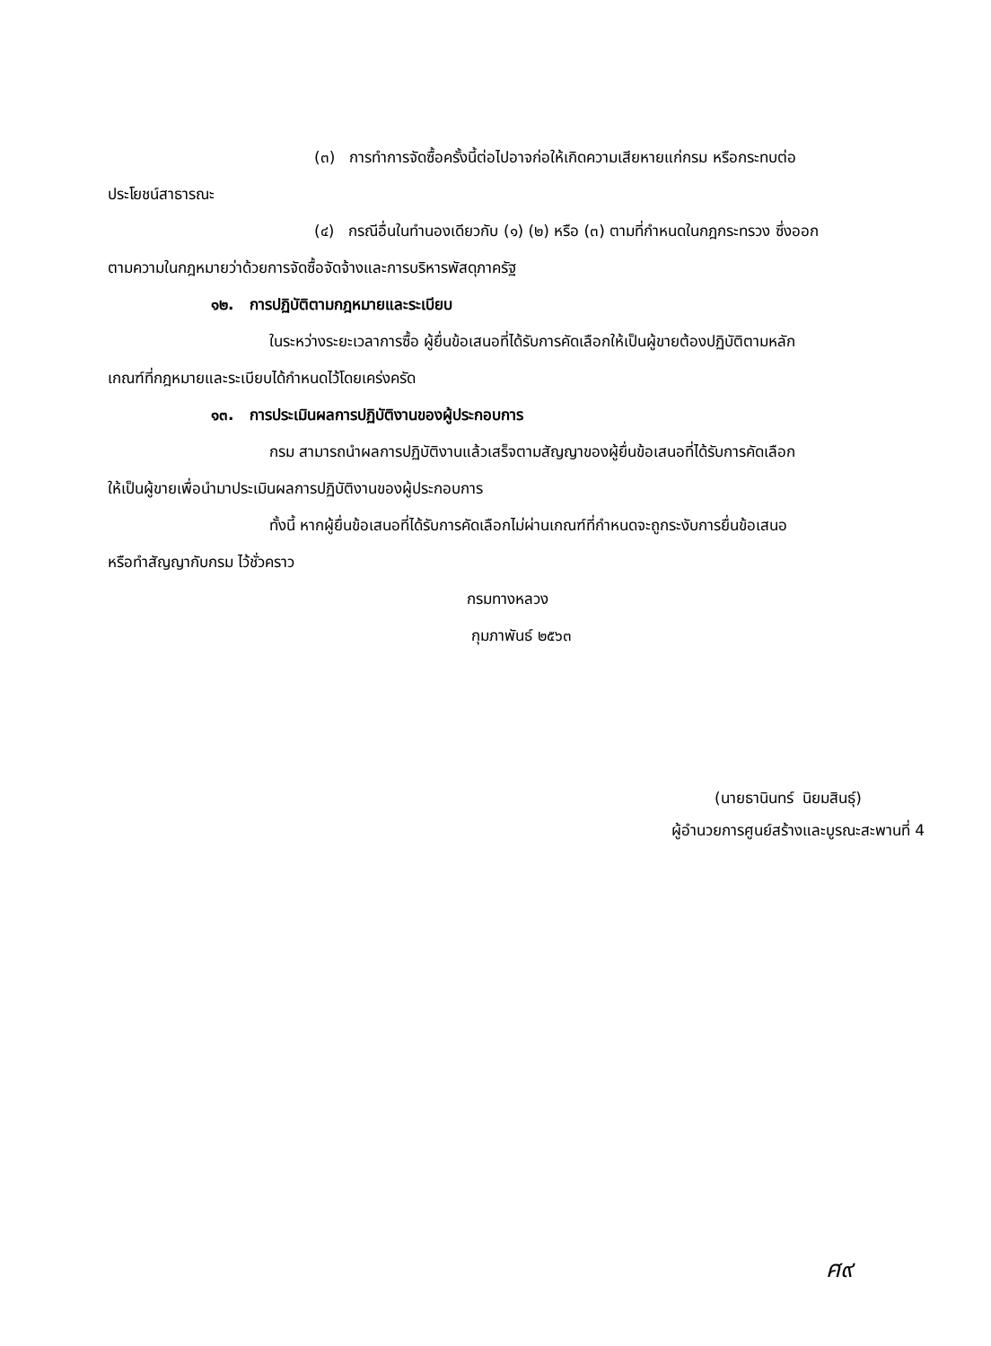(๓) การทำการจัดซื้อครั้งนี้ต่อไปอาจก่อให้เกิดความเสียหายแก่กรม หรือกระทบต่อ
ประโยชน์สาธารณะ
(๔) กรณีอื่นในทำนองเดียวกับ (๑) (๒) หรือ (๓) ตามที่กำหนดในกฎกระทรวง ซึ่งออก
ตามความในกฎหมายว่าด้วยการจัดซื้อจัดจ้างและการบริหารพัสดุภาครัฐ
๑๒. การปฏิบัติตามกฎหมายและระเบียบ
ในระหว่างระยะเวลาการซื้อ ผู้ยื่นข้อเสนอที่ได้รับการคัดเลือกให้เป็นผู้ขายต้องปฏิบัติตามหลัก
เกณฑ์ที่กฎหมายและระเบียบได้กำหนดไว้โดยเคร่งครัด
๑๓. การประเมินผลการปฏิบัติงานของผู้ประกอบการ
กรม สามารถนำผลการปฏิบัติงานแล้วเสร็จตามสัญญาของผู้ยื่นข้อเสนอที่ได้รับการคัดเลือก
ให้เป็นผู้ขายเพื่อนำมาประเมินผลการปฏิบัติงานของผู้ประกอบการ
ทั้งนี้ หากผู้ยื่นข้อเสนอที่ได้รับการคัดเลือกไม่ผ่านเกณฑ์ที่กำหนดจะถูกระงับการยื่นข้อเสนอ
หรือทำสัญญากับกรม ไว้ชั่วคราว
กรมทางหลวง
กุมภาพันธ์ ๒๕๖๓
(นายธานินทร์ นิยมสินธุ์)
ผู้อำนวยการศูนย์สร้างและบูรณะสะพานที่ 4
ศ๙